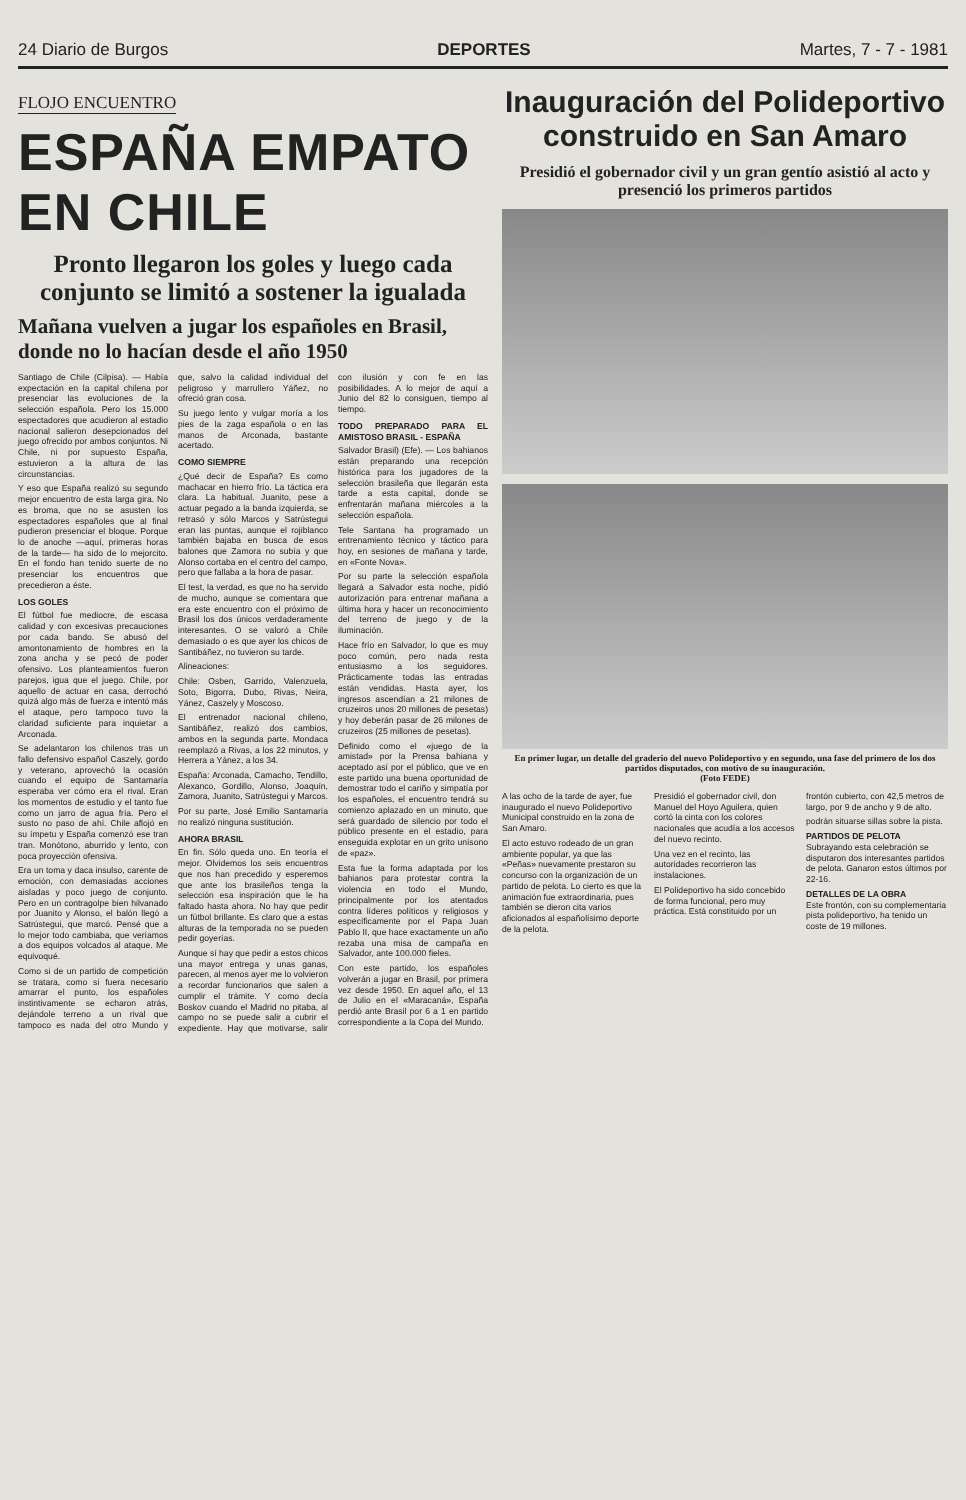24 Diario de Burgos DEPORTES Martes, 7 - 7 - 1981
FLOJO ENCUENTRO
ESPAÑA EMPATO EN CHILE
Pronto llegaron los goles y luego cada conjunto se limitó a sostener la igualada
Mañana vuelven a jugar los españoles en Brasil, donde no lo hacían desde el año 1950
Santiago de Chile (Cilpisa). — Había expectación en la capital chilena por presenciar las evoluciones de la selección española. Pero los 15.000 espectadores que acudieron al estadio nacional salieron desepcionados del juego ofrecido por ambos conjuntos. Ni Chile, ni por supuesto España, estuvieron a la altura de las circunstancias.
Y eso que España realizó su segundo mejor encuentro de esta larga gira. No es broma, que no se asusten los espectadores españoles que al final pudieron presenciar el bloque. Porque lo de anoche —aquí, primeras horas de la tarde— ha sido de lo mejorcito. En el fondo han tenido suerte de no presenciar los encuentros que precedieron a éste.
LOS GOLES
El fútbol fue mediocre, de escasa calidad y con excesivas precauciones por cada bando. Se abusó del amontonamiento de hombres en la zona ancha y se pecó de poder ofensivo. Los planteamientos fueron parejos, igua que el juego. Chile, por aquello de actuar en casa, derrochó quizá algo más de fuerza e intentó más el ataque, pero tampoco tuvo la claridad suficiente para inquietar a Arconada.
Se adelantaron los chilenos tras un fallo defensivo español Caszely, gordo y veterano, aprovechó la ocasión cuando el equipo de Santamaría esperaba ver cómo era el rival. Eran los momentos de estudio y el tanto fue como un jarro de agua fría. Pero el susto no paso de ahí. Chile aflojó en su ímpetu y España comenzó ese tran tran. Monótono, aburrido y lento, con poca proyección ofensiva.
Era un toma y daca insulso, carente de emoción, con demasiadas acciones aisladas y poco juego de conjunto. Pero en un contragolpe bien hilvanado por Juanito y Alonso, el balón llegó a Satrústegui, que marcó. Pensé que a lo mejor todo cambiaba, que veríamos a dos equipos volcados al ataque. Me equivoqué.
Como si de un partido de competición se tratara, como si fuera necesario amarrar el punto, los españoles instintivamente se echaron atrás, dejándole terreno a un rival que tampoco es nada del otro Mundo y que, salvo la calidad individual del peligroso y marrullero Yáñez, no ofreció gran cosa.
Su juego lento y vulgar moría a los pies de la zaga española o en las manos de Arconada, bastante acertado.
COMO SIEMPRE
¿Qué decir de España? Es como machacar en hierro frío. La táctica era clara. La habitual. Juanito, pese a actuar pegado a la banda izquierda, se retrasó y sólo Marcos y Satrústegui eran las puntas, aunque el rojiblanco también bajaba en busca de esos balones que Zamora no subía y que Alonso cortaba en el centro del campo, pero que fallaba a la hora de pasar.
El test, la verdad, es que no ha servido de mucho, aunque se comentara que era este encuentro con el próximo de Brasil los dos únicos verdaderamente interesantes. O se valoró a Chile demasiado o es que ayer los chicos de Santibáñez, no tuvieron su tarde.
Alineaciones:
Chile: Osben, Garrido, Valenzuela, Soto, Bigorra, Dubo, Rivas, Neira, Yánez, Caszely y Moscoso.
El entrenador nacional chileno, Santibáñez, realizó dos cambios, ambos en la segunda parte. Mondaca reemplazó a Rivas, a los 22 minutos, y Herrera a Yánez, a los 34.
España: Arconada, Camacho, Tendillo, Alexanco, Gordillo, Alonso, Joaquín, Zamora, Juanito, Satrústegui y Marcos.
Por su parte, José Emilio Santamaría no realizó ninguna sustitución.
AHORA BRASIL
En fin. Sólo queda uno. En teoría el mejor. Olvidemos los seis encuentros que nos han precedido y esperemos que ante los brasileños tenga la selección esa inspiración que le ha faltado hasta ahora. No hay que pedir un fútbol brillante. Es claro que a estas alturas de la temporada no se pueden pedir goyerías.
Aunque sí hay que pedir a estos chicos una mayor entrega y unas ganas, parecen, al menos ayer me lo volvieron a recordar funcionarios que salen a cumplir el trámite. Y como decía Boskov cuando el Madrid no pitaba, al campo no se puede salir a cubrir el expediente. Hay que motivarse, salir con ilusión y con fe en las posibilidades. A lo mejor de aquí a Junio del 82 lo consiguen, tiempo al tiempo.
TODO PREPARADO PARA EL AMISTOSO BRASIL - ESPAÑA
Salvador Brasil) (Efe). — Los bahianos están preparando una recepción histórica para los jugadores de la selección brasileña que llegarán esta tarde a esta capital, donde se enfrentarán mañana miércoles a la selección española.
Tele Santana ha programado un entrenamiento técnico y táctico para hoy, en sesiones de mañana y tarde, en «Fonte Nova».
Por su parte la selección española llegará a Salvador esta noche, pidió autorización para entrenar mañana a última hora y hacer un reconocimiento del terreno de juego y de la iluminación.
Hace frío en Salvador, lo que es muy poco común, pero nada resta entusiasmo a los seguidores. Prácticamente todas las entradas están vendidas. Hasta ayer, los ingresos ascendían a 21 milones de cruzeiros unos 20 millones de pesetas) y hoy deberán pasar de 26 milones de cruzeiros (25 millones de pesetas).
Definido como el «juego de la amistad» por la Prensa bahiana y aceptado así por el público, que ve en este partido una buena oportunidad de demostrar todo el cariño y simpatía por los españoles, el encuentro tendrá su comienzo aplazado en un minuto, que será guardado de silencio por todo el público presente en el estadio, para enseguida explotar en un grito unísono de «paz».
Esta fue la forma adaptada por los bahianos para protestar contra la violencia en todo el Mundo, principalmente por los atentados contra líderes políticos y religiosos y específicamente por el Papa Juan Pablo II, que hace exactamente un año rezaba una misa de campaña en Salvador, ante 100.000 fieles.
Con este partido, los españoles volverán a jugar en Brasil, por primera vez desde 1950. En aquel año, el 13 de Julio en el «Maracaná», España perdió ante Brasil por 6 a 1 en partido correspondiente a la Copa del Mundo.
Inauguración del Polideportivo construido en San Amaro
Presidió el gobernador civil y un gran gentío asistió al acto y presenció los primeros partidos
En primer lugar, un detalle del graderio del nuevo Polideportivo y en segundo, una fase del primero de los dos partidos disputados, con motivo de su inauguración.
(Foto FEDE)
A las ocho de la tarde de ayer, fue inaugurado el nuevo Polideportivo Municipal construido en la zona de San Amaro.
El acto estuvo rodeado de un gran ambiente popular, ya que las «Peñas» nuevamente prestaron su concurso con la organización de un partido de pelota. Lo cierto es que la animación fue extraordinaria, pues también se dieron cita varios aficionados al españolísimo deporte de la pelota.
Presidió el gobernador civil, don Manuel del Hoyo Aguilera, quien cortó la cinta con los colores nacionales que acudía a los accesos del nuevo recinto.
Una vez en el recinto, las autoridades recorrieron las instalaciones.
El Polideportivo ha sido concebido de forma funcional, pero muy práctica. Está constituido por un frontón cubierto, con 42,5 metros de largo, por 9 de ancho y 9 de alto.
podrán situarse sillas sobre la pista.
PARTIDOS DE PELOTA
Subrayando esta celebración se disputaron dos interesantes partidos de pelota. Ganaron estos últimos por 22-16.
DETALLES DE LA OBRA
Este frontón, con su complementaria pista polideportivo, ha tenido un coste de 19 millones.